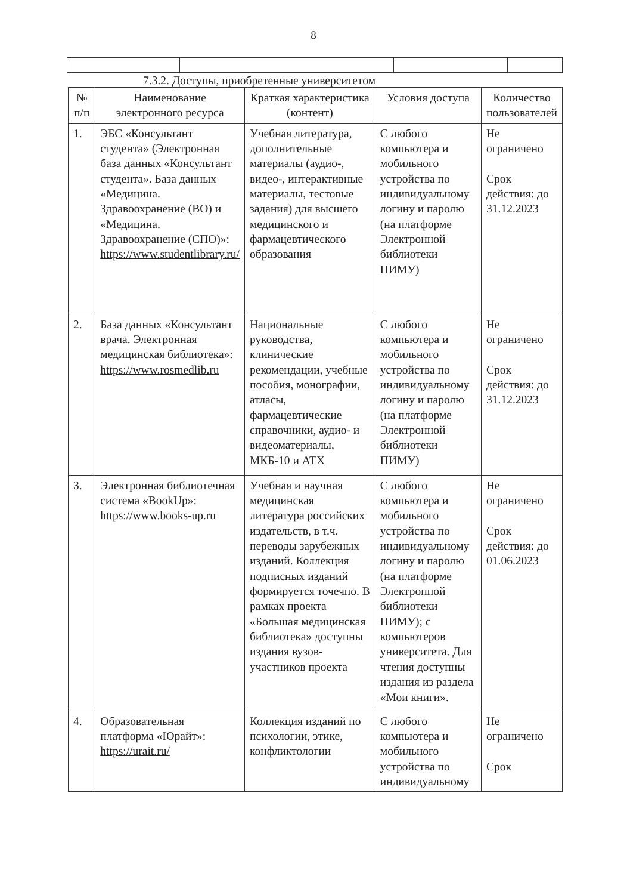8
7.3.2. Доступы, приобретенные университетом
| № п/п | Наименование электронного ресурса | Краткая характеристика (контент) | Условия доступа | Количество пользователей |
| --- | --- | --- | --- | --- |
| 1. | ЭБС «Консультант студента» (Электронная база данных «Консультант студента». База данных «Медицина. Здравоохранение (ВО) и «Медицина. Здравоохранение (СПО)»: https://www.studentlibrary.ru/ | Учебная литература, дополнительные материалы (аудио-, видео-, интерактивные материалы, тестовые задания) для высшего медицинского и фармацевтического образования | С любого компьютера и мобильного устройства по индивидуальному логину и паролю (на платформе Электронной библиотеки ПИМУ) | Не ограничено Срок действия: до 31.12.2023 |
| 2. | База данных «Консультант врача. Электронная медицинская библиотека»: https://www.rosmedlib.ru | Национальные руководства, клинические рекомендации, учебные пособия, монографии, атласы, фармацевтические справочники, аудио- и видеоматериалы, МКБ-10 и АТХ | С любого компьютера и мобильного устройства по индивидуальному логину и паролю (на платформе Электронной библиотеки ПИМУ) | Не ограничено Срок действия: до 31.12.2023 |
| 3. | Электронная библиотечная система «BookUp»: https://www.books-up.ru | Учебная и научная медицинская литература российских издательств, в т.ч. переводы зарубежных изданий. Коллекция подписных изданий формируется точечно. В рамках проекта «Большая медицинская библиотека» доступны издания вузов-участников проекта | С любого компьютера и мобильного устройства по индивидуальному логину и паролю (на платформе Электронной библиотеки ПИМУ); с компьютеров университета. Для чтения доступны издания из раздела «Мои книги». | Не ограничено Срок действия: до 01.06.2023 |
| 4. | Образовательная платформа «Юрайт»: https://urait.ru/ | Коллекция изданий по психологии, этике, конфликтологии | С любого компьютера и мобильного устройства по индивидуальному | Не ограничено Срок |